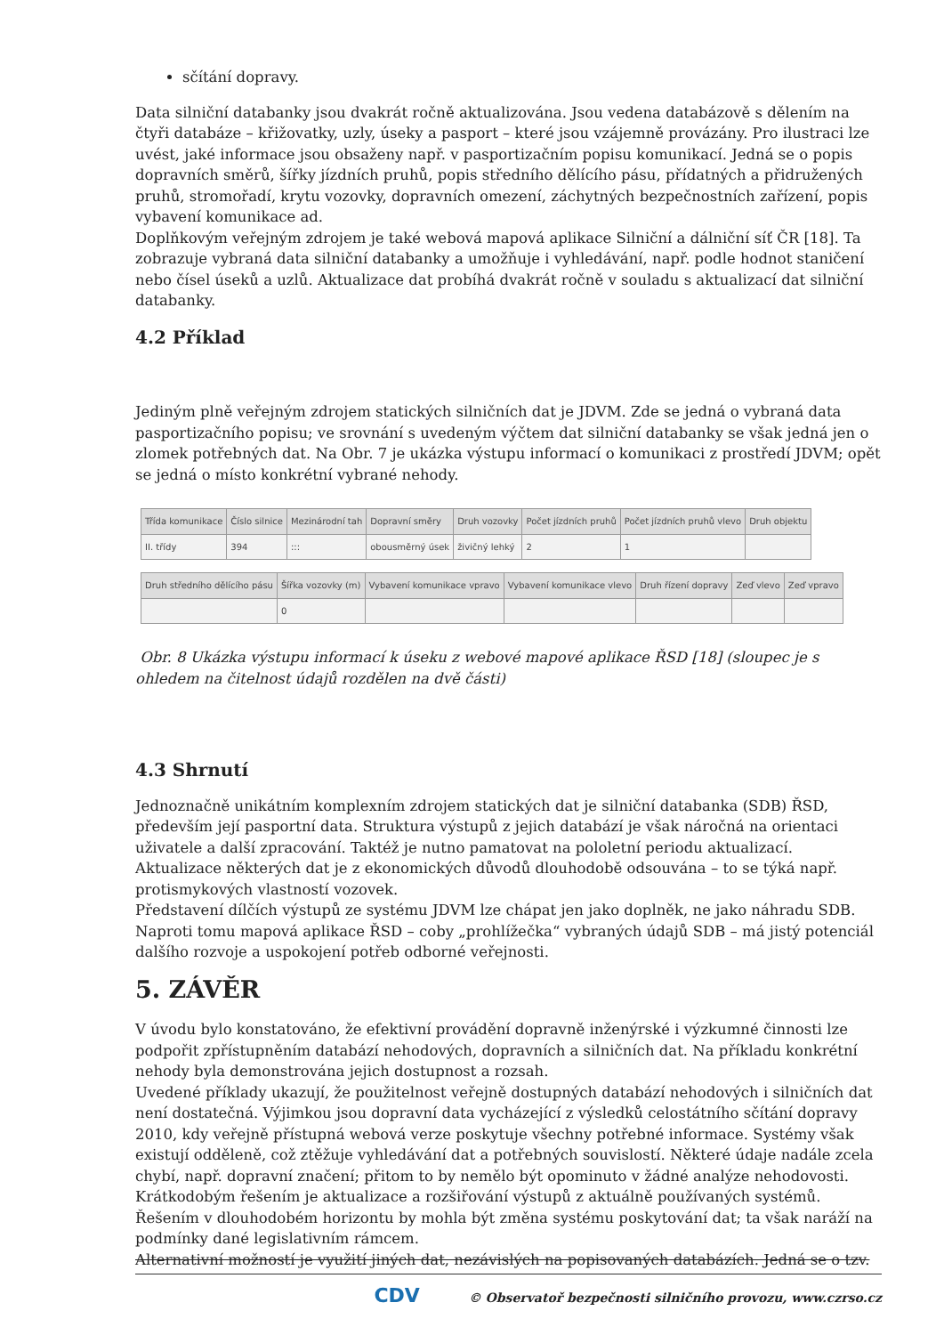sčítání dopravy.
Data silniční databanky jsou dvakrát ročně aktualizována. Jsou vedena databázově s dělením na čtyři databáze – křižovatky, uzly, úseky a pasport – které jsou vzájemně provázány. Pro ilustraci lze uvést, jaké informace jsou obsaženy např. v pasportizačním popisu komunikací. Jedná se o popis dopravních směrů, šířky jízdních pruhů, popis středního dělícího pásu, přídatných a přidružených pruhů, stromořadí, krytu vozovky, dopravních omezení, záchytných bezpečnostních zařízení, popis vybavení komunikace ad.
Doplňkovým veřejným zdrojem je také webová mapová aplikace Silniční a dálniční síť ČR [18]. Ta zobrazuje vybraná data silniční databanky a umožňuje i vyhledávání, např. podle hodnot staničení nebo čísel úseků a uzlů. Aktualizace dat probíhá dvakrát ročně v souladu s aktualizací dat silniční databanky.
4.2 Příklad
Jediným plně veřejným zdrojem statických silničních dat je JDVM. Zde se jedná o vybraná data pasportizačního popisu; ve srovnání s uvedeným výčtem dat silniční databanky se však jedná jen o zlomek potřebných dat. Na Obr. 7 je ukázka výstupu informací o komunikaci z prostředí JDVM; opět se jedná o místo konkrétní vybrané nehody.
| Třída komunikace | Číslo silnice | Mezinárodní tah | Dopravní směry | Druh vozovky | Počet jízdních pruhů | Počet jízdních pruhů vlevo | Druh objektu |
| --- | --- | --- | --- | --- | --- | --- | --- |
| II. třídy | 394 | ::: | obousměrný úsek | živičný lehký | 2 | 1 | |
| Druh středního dělícího pásu | Šířka vozovky (m) | Vybavení komunikace vpravo | Vybavení komunikace vlevo | Druh řízení dopravy | Zeď vlevo | Zeď vpravo |
| --- | --- | --- | --- | --- | --- | --- |
| | 0 | | | | | |
Obr. 8 Ukázka výstupu informací k úseku z webové mapové aplikace ŘSD [18] (sloupec je s ohledem na čitelnost údajů rozdělen na dvě části)
4.3 Shrnutí
Jednoznačně unikátním komplexním zdrojem statických dat je silniční databanka (SDB) ŘSD, především její pasportní data. Struktura výstupů z jejich databází je však náročná na orientaci uživatele a další zpracování. Taktéž je nutno pamatovat na pololetní periodu aktualizací. Aktualizace některých dat je z ekonomických důvodů dlouhodobě odsouvána – to se týká např. protismykových vlastností vozovek.
Představení dílčích výstupů ze systému JDVM lze chápat jen jako doplněk, ne jako náhradu SDB. Naproti tomu mapová aplikace ŘSD – coby „prohlížečka“ vybraných údajů SDB – má jistý potenciál dalšího rozvoje a uspokojení potřeb odborné veřejnosti.
5. ZÁVĚR
V úvodu bylo konstatováno, že efektivní provádění dopravně inženýrské i výzkumné činnosti lze podpořit zpřístupněním databází nehodových, dopravních a silničních dat. Na příkladu konkrétní nehody byla demonstrována jejich dostupnost a rozsah.
Uvedené příklady ukazují, že použitelnost veřejně dostupných databází nehodových i silničních dat není dostatečná. Výjimkou jsou dopravní data vycházející z výsledků celostátního sčítání dopravy 2010, kdy veřejně přístupná webová verze poskytuje všechny potřebné informace. Systémy však existují odděleně, což ztěžuje vyhledávání dat a potřebných souvislostí. Některé údaje nadále zcela chybí, např. dopravní značení; přitom to by nemělo být opominuto v žádné analýze nehodovosti.
Krátkodobým řešením je aktualizace a rozšiřování výstupů z aktuálně používaných systémů. Řešením v dlouhodobém horizontu by mohla být změna systému poskytování dat; ta však naráží na podmínky dané legislativním rámcem.
Alternativní možností je využití jiných dat, nezávislých na popisovaných databázích. Jedná se o tzv.
CDV © Observatoř bezpečnosti silničního provozu, www.czrso.cz